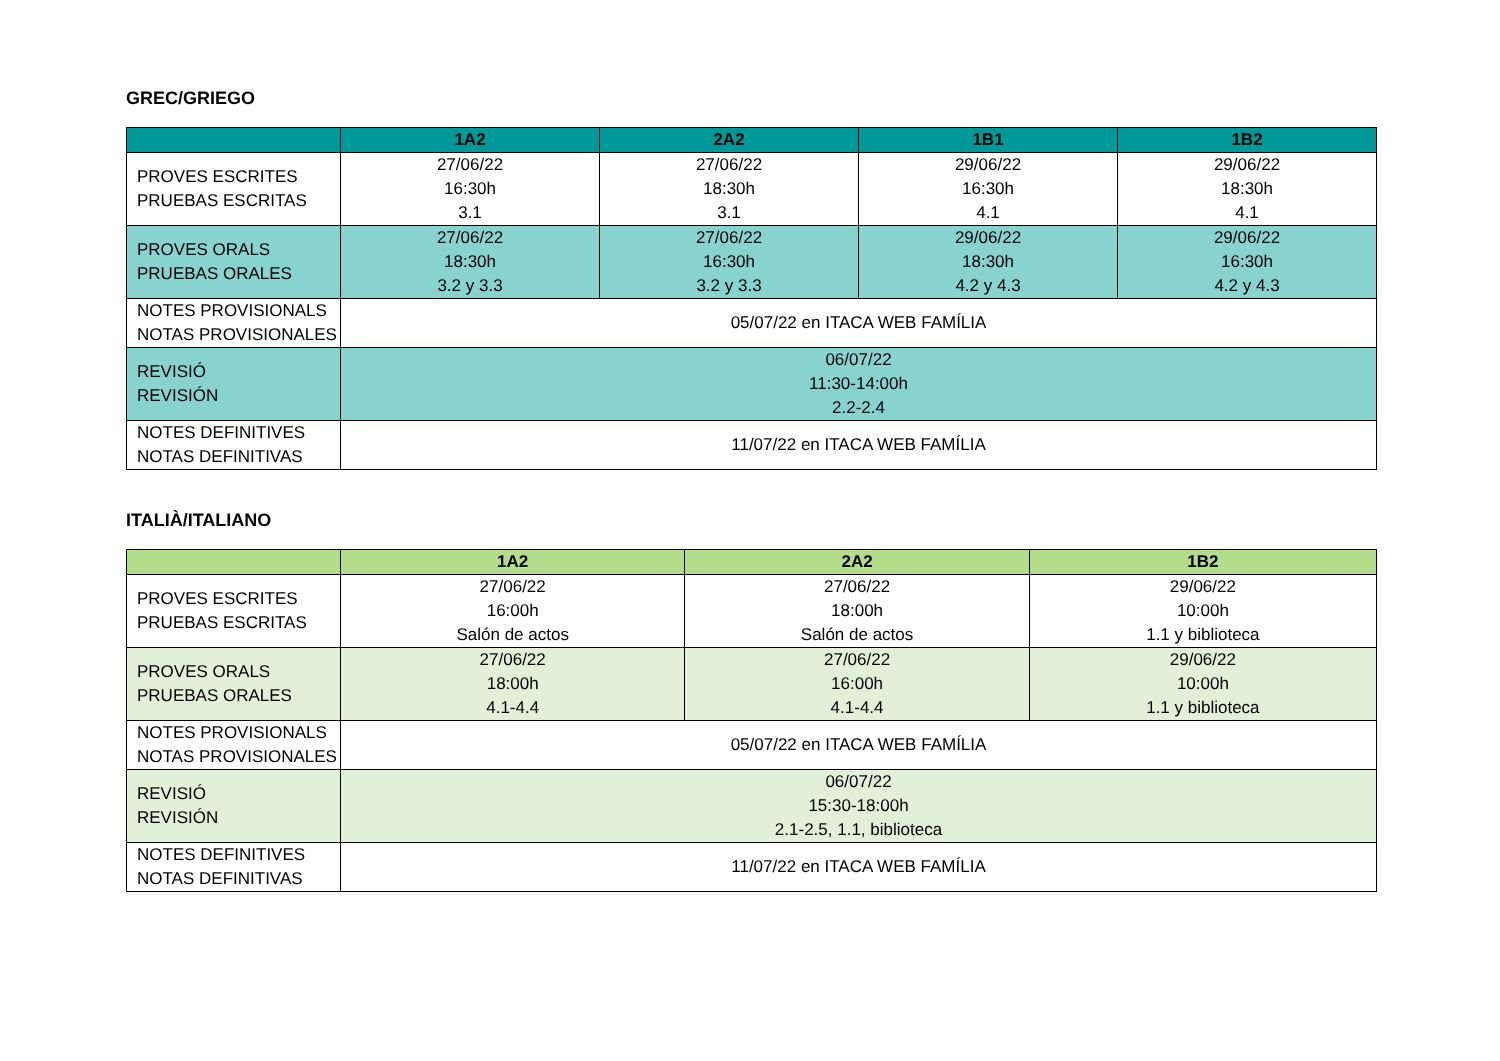GREC/GRIEGO
| | 1A2 | 2A2 | 1B1 | 1B2 |
| --- | --- | --- | --- | --- |
| PROVES ESCRITES PRUEBAS ESCRITAS | 27/06/22 16:30h 3.1 | 27/06/22 18:30h 3.1 | 29/06/22 16:30h 4.1 | 29/06/22 18:30h 4.1 |
| PROVES ORALS PRUEBAS ORALES | 27/06/22 18:30h 3.2 y 3.3 | 27/06/22 16:30h 3.2 y 3.3 | 29/06/22 18:30h 4.2 y 4.3 | 29/06/22 16:30h 4.2 y 4.3 |
| NOTES PROVISIONALS NOTAS PROVISIONALES | 05/07/22 en ITACA WEB FAMÍLIA | | | |
| REVISIÓ REVISIÓN | 06/07/22 11:30-14:00h 2.2-2.4 | | | |
| NOTES DEFINITIVES NOTAS DEFINITIVAS | 11/07/22 en ITACA WEB FAMÍLIA | | | |
ITALIÀ/ITALIANO
| | 1A2 | 2A2 | 1B2 |
| --- | --- | --- | --- |
| PROVES ESCRITES PRUEBAS ESCRITAS | 27/06/22 16:00h Salón de actos | 27/06/22 18:00h Salón de actos | 29/06/22 10:00h 1.1 y biblioteca |
| PROVES ORALS PRUEBAS ORALES | 27/06/22 18:00h 4.1-4.4 | 27/06/22 16:00h 4.1-4.4 | 29/06/22 10:00h 1.1 y biblioteca |
| NOTES PROVISIONALS NOTAS PROVISIONALES | 05/07/22 en ITACA WEB FAMÍLIA | | |
| REVISIÓ REVISIÓN | 06/07/22 15:30-18:00h 2.1-2.5, 1.1, biblioteca | | |
| NOTES DEFINITIVES NOTAS DEFINITIVAS | 11/07/22 en ITACA WEB FAMÍLIA | | |